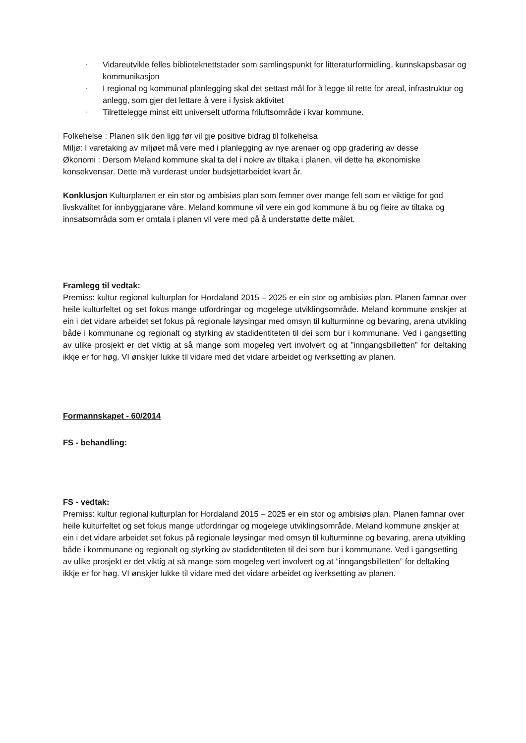· Vidareutvikle felles biblioteknettstader som samlingspunkt for litteraturformidling, kunnskapsbasar og kommunikasjon
· I regional og kommunal planlegging skal det settast mål for å legge til rette for areal, infrastruktur og anlegg, som gjer det lettare å vere i fysisk aktivitet
· Tilrettelegge minst eitt universelt utforma friluftsområde i kvar kommune.
Folkehelse : Planen slik den ligg før vil gje positive bidrag til folkehelsa
Miljø: I varetaking av miljøet må vere med i planlegging av nye arenaer og opp gradering av desse
Økonomi : Dersom Meland kommune skal ta del i nokre av tiltaka i planen, vil dette ha økonomiske konsekvensar. Dette må vurderast under budsjettarbeidet kvart år.
Konklusjon Kulturplanen er ein stor og ambisiøs plan som femner over mange felt som er viktige for god livskvalitet for innbyggjarane våre. Meland kommune vil vere ein god kommune å bu og fleire av tiltaka og innsatsområda som er omtala i planen vil vere med på å understøtte dette målet.
Framlegg til vedtak:
Premiss: kultur regional kulturplan for Hordaland 2015 – 2025 er ein stor og ambisiøs plan. Planen famnar over heile kulturfeltet og set fokus mange utfordringar og mogelege utviklingsområde. Meland kommune ønskjer at ein i det vidare arbeidet set fokus på regionale løysingar med omsyn til kulturminne og bevaring, arena utvikling både i kommunane og regionalt og styrking av stadidentiteten til dei som bur i kommunane. Ved i gangsetting av ulike prosjekt er det viktig at så mange som mogeleg vert involvert og at ”inngangsbilletten” for deltaking ikkje er for høg. VI ønskjer lukke til vidare med det vidare arbeidet og iverksetting av planen.
Formannskapet - 60/2014
FS - behandling:
FS - vedtak:
Premiss: kultur regional kulturplan for Hordaland 2015 – 2025 er ein stor og ambisiøs plan. Planen famnar over heile kulturfeltet og set fokus mange utfordringar og mogelege utviklingsområde. Meland kommune ønskjer at ein i det vidare arbeidet set fokus på regionale løysingar med omsyn til kulturminne og bevaring, arena utvikling både i kommunane og regionalt og styrking av stadidentiteten til dei som bur i kommunane. Ved i gangsetting av ulike prosjekt er det viktig at så mange som mogeleg vert involvert og at ”inngangsbilletten” for deltaking ikkje er for høg. VI ønskjer lukke til vidare med det vidare arbeidet og iverksetting av planen.